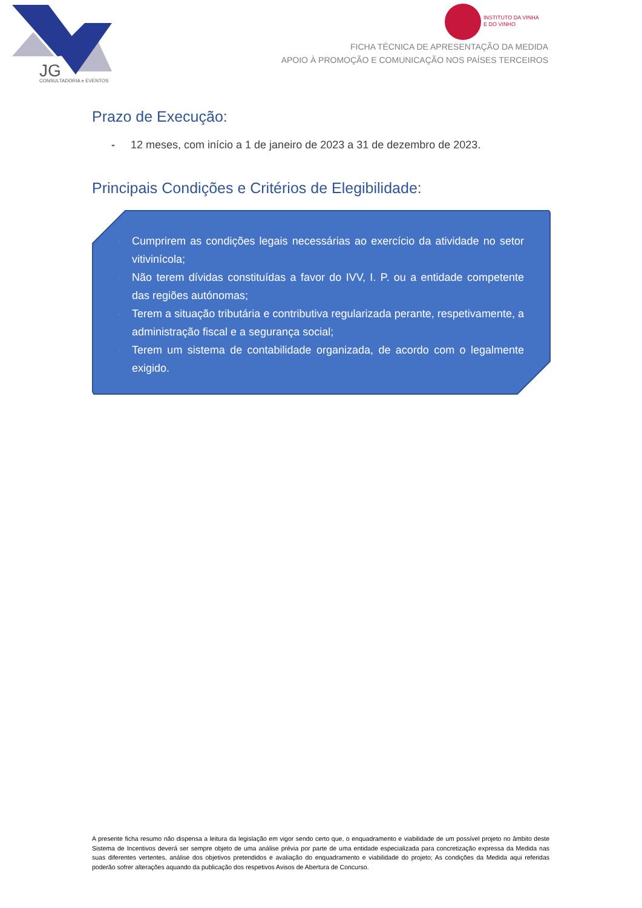JG
CONSULTADORIA e EVENTOS
INSTITUTO DA VINHA
E DO VINHO
FICHA TÉCNICA DE APRESENTAÇÃO DA MEDIDA
APOIO À PROMOÇÃO E COMUNICAÇÃO NOS PAÍSES TERCEIROS
Prazo de Execução:
- 12 meses, com início a 1 de janeiro de 2023 a 31 de dezembro de 2023.
Principais Condições e Critérios de Elegibilidade:
- Cumprirem as condições legais necessárias ao exercício da atividade no setor vitivinícola;
- Não terem dívidas constituídas a favor do IVV, I. P. ou a entidade competente das regiões autónomas;
- Terem a situação tributária e contributiva regularizada perante, respetivamente, a administração fiscal e a segurança social;
- Terem um sistema de contabilidade organizada, de acordo com o legalmente exigido.
A presente ficha resumo não dispensa a leitura da legislação em vigor sendo certo que, o enquadramento e viabilidade de um possível projeto no âmbito deste Sistema de Incentivos deverá ser sempre objeto de uma análise prévia por parte de uma entidade especializada para concretização expressa da Medida nas suas diferentes vertentes, análise dos objetivos pretendidos e avaliação do enquadramento e viabilidade do projeto; As condições da Medida aqui referidas poderão sofrer alterações aquando da publicação dos respetivos Avisos de Abertura de Concurso.